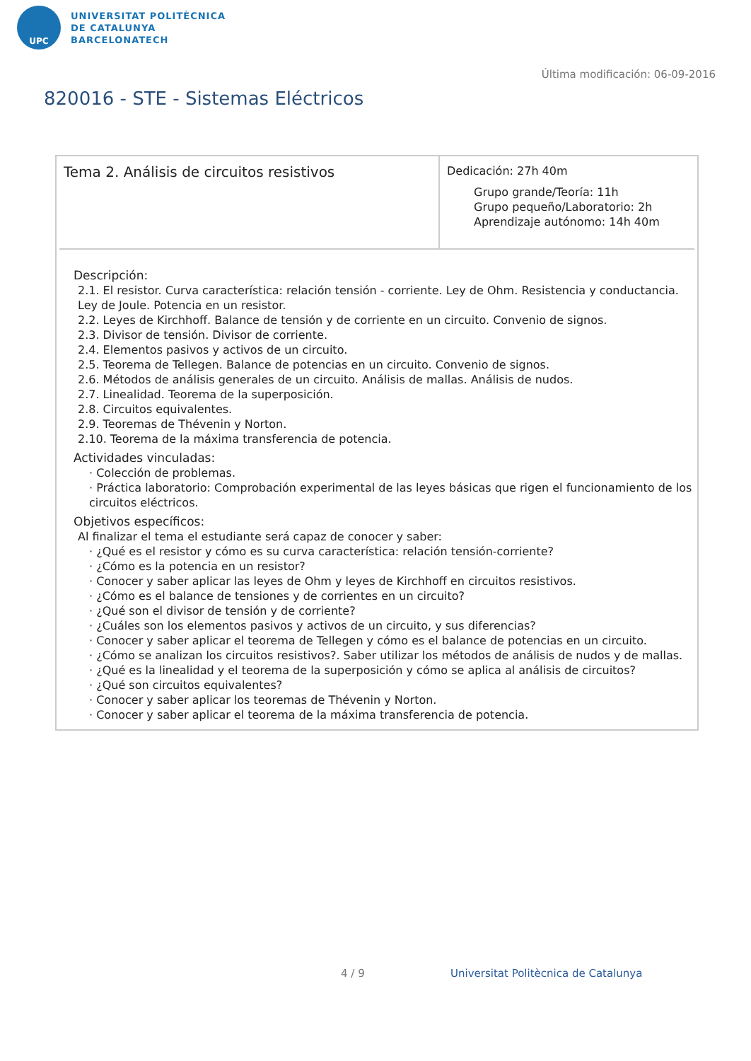UPC
UNIVERSITAT POLITÈCNICA
DE CATALUNYA
BARCELONATECH
Última modificación: 06-09-2016
820016 - STE - Sistemas Eléctricos
| Tema 2. Análisis de circuitos resistivos | Dedicación: 27h 40m Grupo grande/Teoría: 11h Grupo pequeño/Laboratorio: 2h Aprendizaje autónomo: 14h 40m |
Descripción:
2.1. El resistor. Curva característica: relación tensión - corriente. Ley de Ohm. Resistencia y conductancia. Ley de Joule. Potencia en un resistor.
2.2. Leyes de Kirchhoff. Balance de tensión y de corriente en un circuito. Convenio de signos.
2.3. Divisor de tensión. Divisor de corriente.
2.4. Elementos pasivos y activos de un circuito.
2.5. Teorema de Tellegen. Balance de potencias en un circuito. Convenio de signos.
2.6. Métodos de análisis generales de un circuito. Análisis de mallas. Análisis de nudos.
2.7. Linealidad. Teorema de la superposición.
2.8. Circuitos equivalentes.
2.9. Teoremas de Thévenin y Norton.
2.10. Teorema de la máxima transferencia de potencia.
Actividades vinculadas:
· Colección de problemas.
· Práctica laboratorio: Comprobación experimental de las leyes básicas que rigen el funcionamiento de los circuitos eléctricos.
Objetivos específicos:
Al finalizar el tema el estudiante será capaz de conocer y saber:
· ¿Qué es el resistor y cómo es su curva característica: relación tensión-corriente?
· ¿Cómo es la potencia en un resistor?
· Conocer y saber aplicar las leyes de Ohm y leyes de Kirchhoff en circuitos resistivos.
· ¿Cómo es el balance de tensiones y de corrientes en un circuito?
· ¿Qué son el divisor de tensión y de corriente?
· ¿Cuáles son los elementos pasivos y activos de un circuito, y sus diferencias?
· Conocer y saber aplicar el teorema de Tellegen y cómo es el balance de potencias en un circuito.
· ¿Cómo se analizan los circuitos resistivos?. Saber utilizar los métodos de análisis de nudos y de mallas.
· ¿Qué es la linealidad y el teorema de la superposición y cómo se aplica al análisis de circuitos?
· ¿Qué son circuitos equivalentes?
· Conocer y saber aplicar los teoremas de Thévenin y Norton.
· Conocer y saber aplicar el teorema de la máxima transferencia de potencia.
4 / 9
Universitat Politècnica de Catalunya